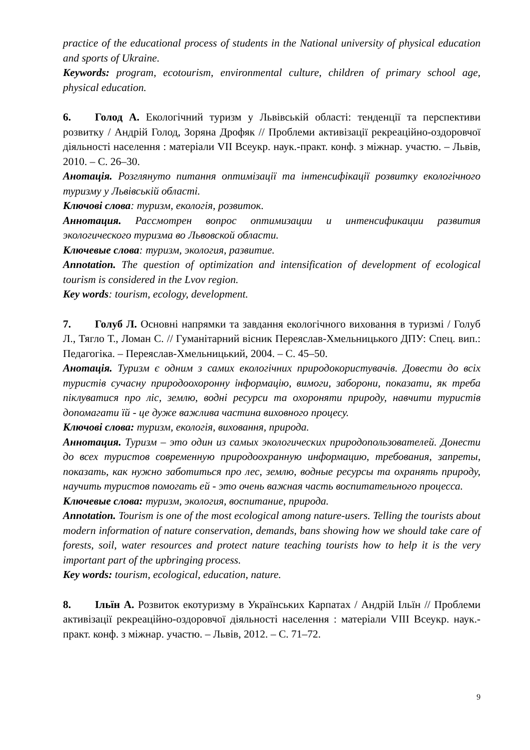practice of the educational process of students in the National university of physical education and sports of Ukraine.
Keywords: program, ecotourism, environmental culture, children of primary school age, physical education.
6. Голод А. Екологічний туризм у Львівській області: тенденції та перспективи розвитку / Андрій Голод, Зоряна Дрофяк // Проблеми активізації рекреаційно-оздоровчої діяльності населення : матеріали VII Всеукр. наук.-практ. конф. з міжнар. участю. – Львів, 2010. – С. 26–30.
Анотація. Розглянуто питання оптимізації та інтенсифікації розвитку екологічного туризму у Львівській області.
Ключові слова: туризм, екологія, розвиток.
Аннотация. Рассмотрен вопрос оптимизации и интенсификации развития экологического туризма во Львовской области.
Ключевые слова: туризм, экология, развитие.
Annotation. The question of optimization and intensification of development of ecological tourism is considered in the Lvov region.
Key words: tourism, ecology, development.
7. Голуб Л. Основні напрямки та завдання екологічного виховання в туризмі / Голуб Л., Тягло Т., Ломан С. // Гуманітарний вісник Переяслав-Хмельницького ДПУ: Спец. вип.: Педагогіка. – Переяслав-Хмельницький, 2004. – С. 45–50.
Анотація. Туризм є одним з самих екологічних природокористувачів. Довести до всіх туристів сучасну природоохоронну інформацію, вимоги, заборони, показати, як треба піклуватися про ліс, землю, водні ресурси та охороняти природу, навчити туристів допомагати їй - це дуже важлива частина виховного процесу.
Ключові слова: туризм, екологія, виховання, природа.
Аннотация. Туризм – это один из самых экологических природопользователей. Донести до всех туристов современную природоохранную информацию, требования, запреты, показать, как нужно заботиться про лес, землю, водные ресурсы та охранять природу, научить туристов помогать ей - это очень важная часть воспитательного процесса.
Ключевые слова: туризм, экология, воспитание, природа.
Annotation. Tourism is one of the most ecological among nature-users. Telling the tourists about modern information of nature conservation, demands, bans showing how we should take care of forests, soil, water resources and protect nature teaching tourists how to help it is the very important part of the upbringing process.
Key words: tourism, ecological, education, nature.
8. Ільїн А. Розвиток екотуризму в Українських Карпатах / Андрій Ільїн // Проблеми активізації рекреаційно-оздоровчої діяльності населення : матеріали VIII Всеукр. наук.-практ. конф. з міжнар. участю. – Львів, 2012. – С. 71–72.
9